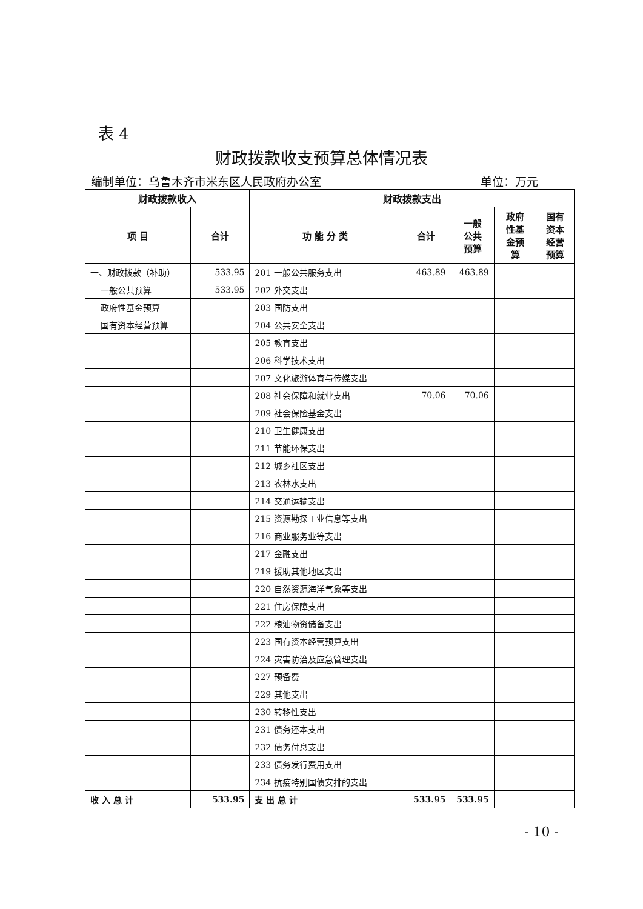表 4
财政拨款收支预算总体情况表
编制单位：乌鲁木齐市米东区人民政府办公室 单位：万元
| 财政拨款收入 | | 财政拨款支出 | | | | |
| --- | --- | --- | --- | --- | --- | --- |
| 项 目 | 合计 | 功 能 分 类 | 合计 | 一般 公共 预算 | 政府 性基 金预 算 | 国有 资本 经营 预算 |
| 一、财政拨款（补助） | 533.95 | 201 一般公共服务支出 | 463.89 | 463.89 | | |
| 一般公共预算 | 533.95 | 202 外交支出 | | | | |
| 政府性基金预算 | | 203 国防支出 | | | | |
| 国有资本经营预算 | | 204 公共安全支出 | | | | |
| | | 205 教育支出 | | | | |
| | | 206 科学技术支出 | | | | |
| | | 207 文化旅游体育与传媒支出 | | | | |
| | | 208 社会保障和就业支出 | 70.06 | 70.06 | | |
| | | 209 社会保险基金支出 | | | | |
| | | 210 卫生健康支出 | | | | |
| | | 211 节能环保支出 | | | | |
| | | 212 城乡社区支出 | | | | |
| | | 213 农林水支出 | | | | |
| | | 214 交通运输支出 | | | | |
| | | 215 资源勘探工业信息等支出 | | | | |
| | | 216 商业服务业等支出 | | | | |
| | | 217 金融支出 | | | | |
| | | 219 援助其他地区支出 | | | | |
| | | 220 自然资源海洋气象等支出 | | | | |
| | | 221 住房保障支出 | | | | |
| | | 222 粮油物资储备支出 | | | | |
| | | 223 国有资本经营预算支出 | | | | |
| | | 224 灾害防治及应急管理支出 | | | | |
| | | 227 预备费 | | | | |
| | | 229 其他支出 | | | | |
| | | 230 转移性支出 | | | | |
| | | 231 债务还本支出 | | | | |
| | | 232 债务付息支出 | | | | |
| | | 233 债务发行费用支出 | | | | |
| | | 234 抗疫特别国债安排的支出 | | | | |
| 收 入 总 计 | 533.95 | 支 出 总 计 | 533.95 | 533.95 | | |
- 10 -